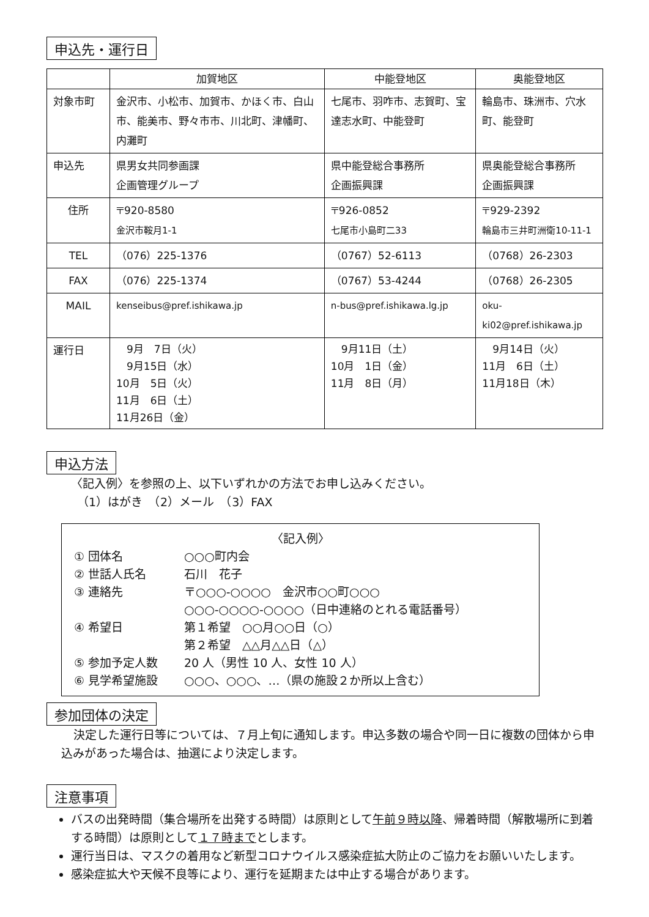申込先・運行日
| | 加賀地区 | 中能登地区 | 奥能登地区 |
| --- | --- | --- | --- |
| 対象市町 | 金沢市、小松市、加賀市、かほく市、白山市、能美市、野々市市、川北町、津幡町、内灘町 | 七尾市、羽咋市、志賀町、宝達志水町、中能登町 | 輪島市、珠洲市、穴水町、能登町 |
| 申込先 | 県男女共同参画課 企画管理グループ | 県中能登総合事務所 企画振興課 | 県奥能登総合事務所 企画振興課 |
| 住所 | 〒920-8580 金沢市鞍月1-1 | 〒926-0852 七尾市小島町二33 | 〒929-2392 輪島市三井町洲衛10-11-1 |
| TEL | （076）225-1376 | （0767）52-6113 | （0768）26-2303 |
| FAX | （076）225-1374 | （0767）53-4244 | （0768）26-2305 |
| MAIL | kenseibus@pref.ishikawa.jp | n-bus@pref.ishikawa.lg.jp | oku-ki02@pref.ishikawa.jp |
| 運行日 | 9月 7日（火） 9月15日（水） 10月 5日（火） 11月 6日（土） 11月26日（金） | 9月11日（土） 10月 1日（金） 11月 8日（月） | 9月14日（火） 11月 6日（土） 11月18日（木） |
申込方法
〈記入例〉を参照の上、以下いずれかの方法でお申し込みください。
（1）はがき　（2）メール　（3）FAX
〈記入例〉
① 団体名 ○○○町内会
② 世話人氏名 石川　花子
③ 連絡先 〒○○○-○○○○　金沢市○○町○○○
○○○-○○○○-○○○○（日中連絡のとれる電話番号）
④ 希望日 第１希望　○○月○○日（○）
第２希望　△△月△△日（△）
⑤ 参加予定人数 20 人（男性 10 人、女性 10 人）
⑥ 見学希望施設 ○○○、○○○、…（県の施設２か所以上含む）
参加団体の決定
決定した運行日等については、７月上旬に通知します。申込多数の場合や同一日に複数の団体から申込みがあった場合は、抽選により決定します。
注意事項
バスの出発時間（集合場所を出発する時間）は原則として午前９時以降、帰着時間（解散場所に到着する時間）は原則として１７時までとします。
運行当日は、マスクの着用など新型コロナウイルス感染症拡大防止のご協力をお願いいたします。
感染症拡大や天候不良等により、運行を延期または中止する場合があります。